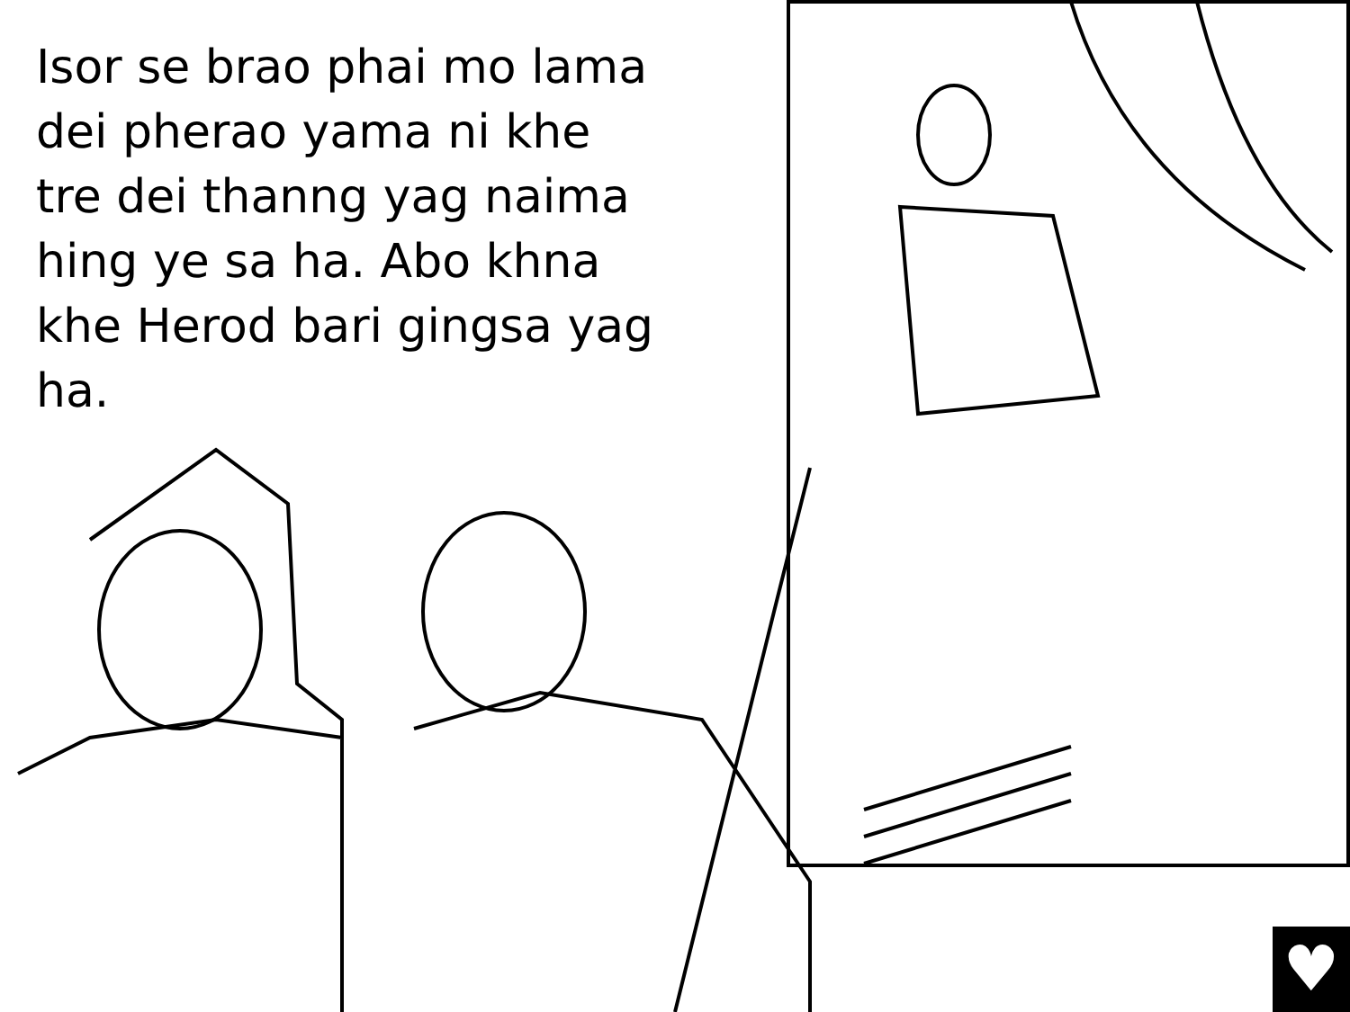Isor se brao phai mo lama dei pherao yama ni khe tre dei thanng yag naima hing ye sa ha. Abo khna khe Herod bari gingsa yag ha.
♥